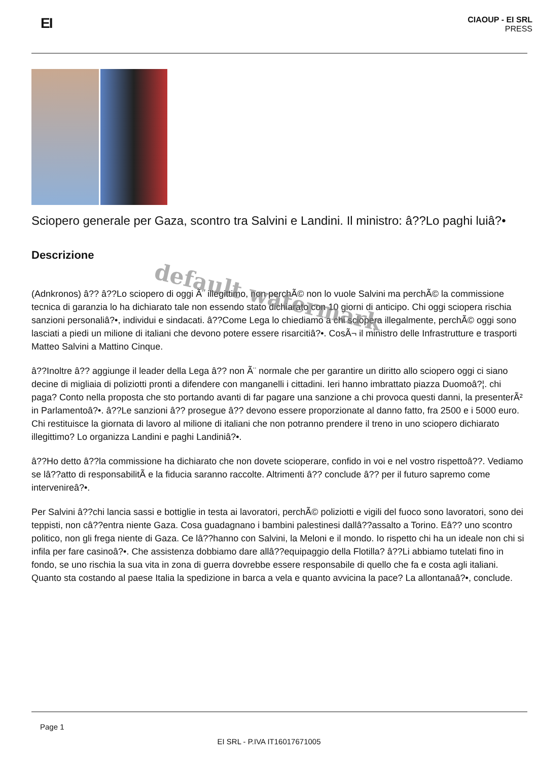EI
CIAOUP - EI SRL
PRESS
Sciopero generale per Gaza, scontro tra Salvini e Landini. Il ministro: â??Lo paghi luiâ?•
Descrizione
(Adnkronos) â?? â??Lo sciopero di oggi Ã¨ illegittimo, non perchÃ© non lo vuole Salvini ma perchÃ© la commissione tecnica di garanzia lo ha dichiarato tale non essendo stato dichiarato con 10 giorni di anticipo. Chi oggi sciopera rischia sanzioni personaliâ?•, individui e sindacati. â??Come Lega lo chiediamo a chi sciopera illegalmente, perchÃ© oggi sono lasciati a piedi un milione di italiani che devono potere essere risarcitiâ?•. CosÃ¬ il ministro delle Infrastrutture e trasporti Matteo Salvini a Mattino Cinque.
â??Inoltre â?? aggiunge il leader della Lega â?? non Ã¨ normale che per garantire un diritto allo sciopero oggi ci siano decine di migliaia di poliziotti pronti a difendere con manganelli i cittadini. Ieri hanno imbrattato piazza Duomoâ?¦. chi paga? Conto nella proposta che sto portando avanti di far pagare una sanzione a chi provoca questi danni, la presenterÃ² in Parlamentoâ?•. â??Le sanzioni â?? prosegue â?? devono essere proporzionate al danno fatto, fra 2500 e i 5000 euro. Chi restituisce la giornata di lavoro al milione di italiani che non potranno prendere il treno in uno sciopero dichiarato illegittimo? Lo organizza Landini e paghi Landiniâ?•.
â??Ho detto â??la commissione ha dichiarato che non dovete scioperare, confido in voi e nel vostro rispettoâ??. Vediamo se lâ??atto di responsabilitÃ e la fiducia saranno raccolte. Altrimenti â?? conclude â?? per il futuro sapremo come intervenireâ?•.
Per Salvini â??chi lancia sassi e bottiglie in testa ai lavoratori, perchÃ© poliziotti e vigili del fuoco sono lavoratori, sono dei teppisti, non câ??entra niente Gaza. Cosa guadagnano i bambini palestinesi dallâ??assalto a Torino. Eâ?? uno scontro politico, non gli frega niente di Gaza. Ce lâ??hanno con Salvini, la Meloni e il mondo. Io rispetto chi ha un ideale non chi si infila per fare casinoâ?•. Che assistenza dobbiamo dare allâ??equipaggio della Flotilla? â??Li abbiamo tutelati fino in fondo, se uno rischia la sua vita in zona di guerra dovrebbe essere responsabile di quello che fa e costa agli italiani. Quanto sta costando al paese Italia la spedizione in barca a vela e quanto avvicina la pace? La allontanaâ?•, conclude.
default watermark
Page 1
EI SRL - P.IVA IT16017671005